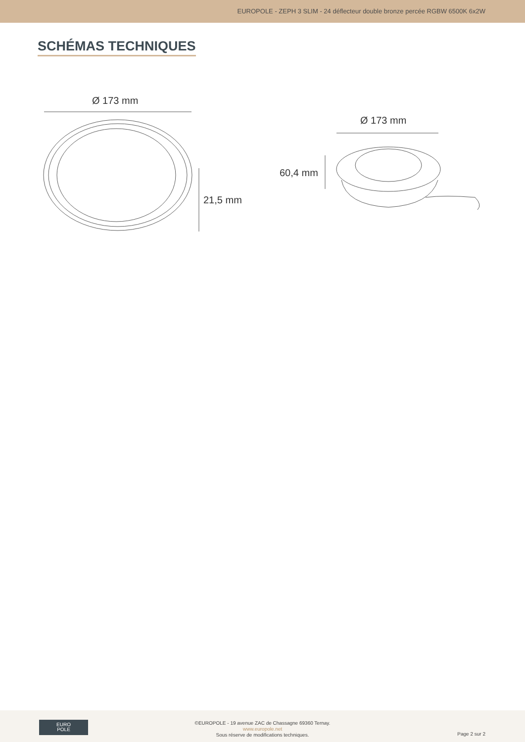EUROPOLE - ZEPH 3 SLIM - 24 déflecteur double bronze percée RGBW 6500K 6x2W
SCHÉMAS TECHNIQUES
Ø 173 mm
21,5 mm
Ø 173 mm
60,4 mm
EURO
POLE
©EUROPOLE - 19 avenue ZAC de Chassagne 69360 Ternay.
www.europole.net
Sous réserve de modifications techniques.
Page 2 sur 2